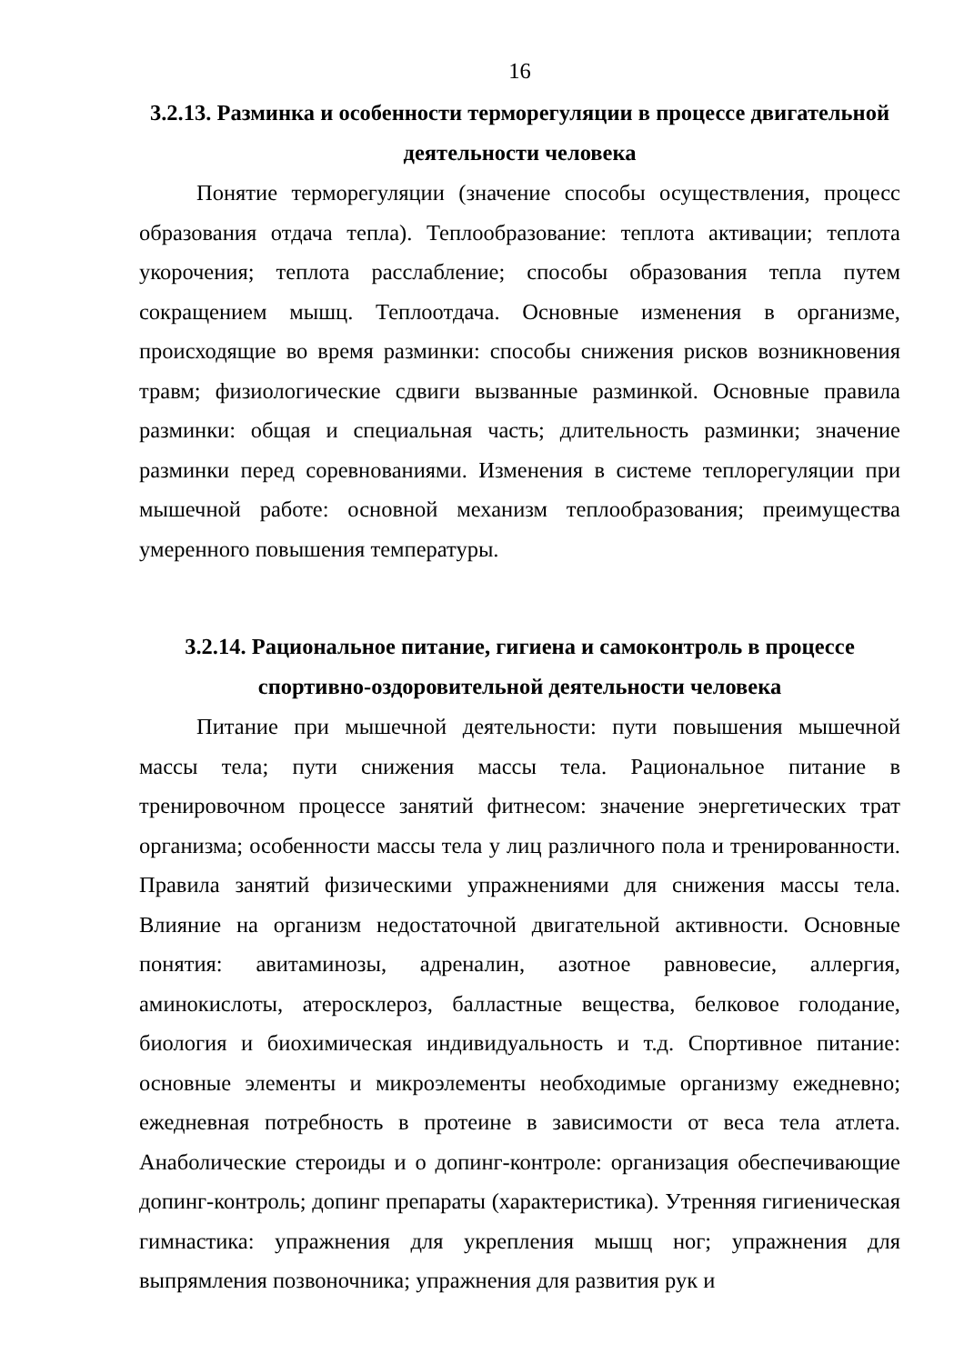16
3.2.13. Разминка и особенности терморегуляции в процессе двигательной деятельности человека
Понятие терморегуляции (значение способы осуществления, процесс образования отдача тепла). Теплообразование: теплота активации; теплота укорочения; теплота расслабление; способы образования тепла путем сокращением мышц. Теплоотдача. Основные изменения в организме, происходящие во время разминки: способы снижения рисков возникновения травм; физиологические сдвиги вызванные разминкой. Основные правила разминки: общая и специальная часть; длительность разминки; значение разминки перед соревнованиями. Изменения в системе теплорегуляции при мышечной работе: основной механизм теплообразования; преимущества умеренного повышения температуры.
3.2.14. Рациональное питание, гигиена и самоконтроль в процессе спортивно-оздоровительной деятельности человека
Питание при мышечной деятельности: пути повышения мышечной массы тела; пути снижения массы тела. Рациональное питание в тренировочном процессе занятий фитнесом: значение энергетических трат организма; особенности массы тела у лиц различного пола и тренированности. Правила занятий физическими упражнениями для снижения массы тела. Влияние на организм недостаточной двигательной активности. Основные понятия: авитаминозы, адреналин, азотное равновесие, аллергия, аминокислоты, атеросклероз, балластные вещества, белковое голодание, биология и биохимическая индивидуальность и т.д. Спортивное питание: основные элементы и микроэлементы необходимые организму ежедневно; ежедневная потребность в протеине в зависимости от веса тела атлета. Анаболические стероиды и о допинг-контроле: организация обеспечивающие допинг-контроль; допинг препараты (характеристика). Утренняя гигиеническая гимнастика: упражнения для укрепления мышц ног; упражнения для выпрямления позвоночника; упражнения для развития рук и